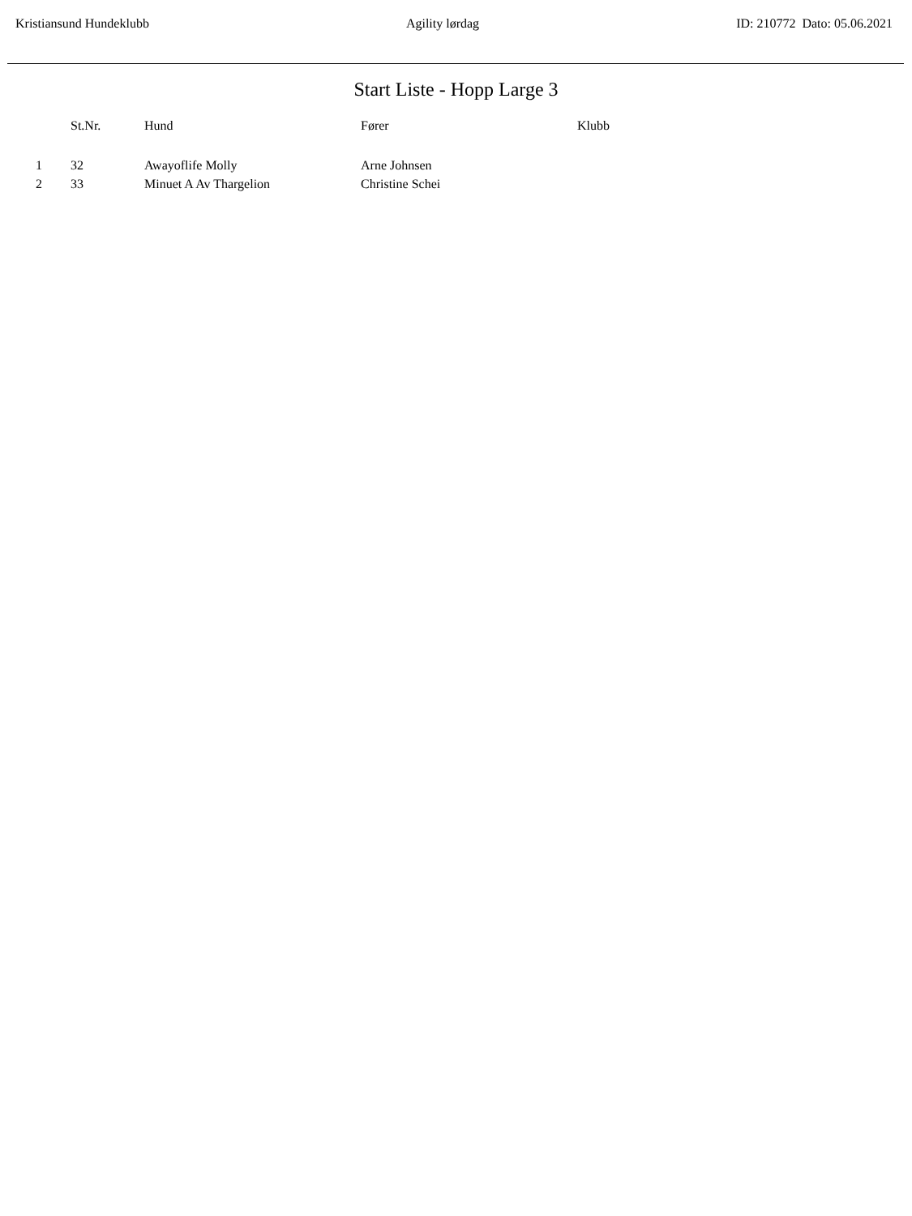Kristiansund Hundeklubb Agility lørdag ID: 210772 Dato: 05.06.2021
Start Liste - Hopp Large 3
| | St.Nr. | Hund | Fører | Klubb |
| --- | --- | --- | --- | --- |
| 1 | 32 | Awayoflife Molly | Arne Johnsen | |
| 2 | 33 | Minuet A Av Thargelion | Christine Schei | |